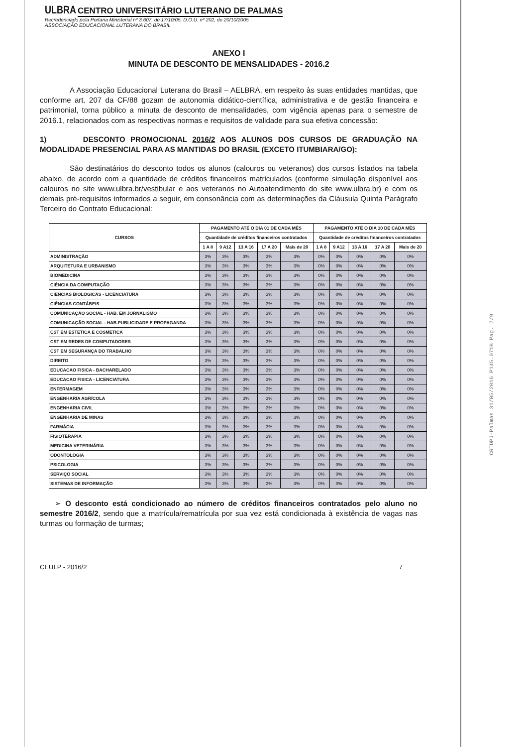ULBRA CENTRO UNIVERSITÁRIO LUTERANO DE PALMAS
Recredenciado pela Portaria Ministerial nº 3.607, de 17/10/05, D.O.U. nº 202, de 20/10/2005
ASSOCIAÇÃO EDUCACIONAL LUTERANA DO BRASIL
ANEXO I
MINUTA DE DESCONTO DE MENSALIDADES - 2016.2
A Associação Educacional Luterana do Brasil – AELBRA, em respeito às suas entidades mantidas, que conforme art. 207 da CF/88 gozam de autonomia didático-científica, administrativa e de gestão financeira e patrimonial, torna público a minuta de desconto de mensalidades, com vigência apenas para o semestre de 2016.1, relacionados com as respectivas normas e requisitos de validade para sua efetiva concessão:
1) DESCONTO PROMOCIONAL 2016/2 AOS ALUNOS DOS CURSOS DE GRADUAÇÃO NA MODALIDADE PRESENCIAL PARA AS MANTIDAS DO BRASIL (EXCETO ITUMBIARA/GO):
São destinatários do desconto todos os alunos (calouros ou veteranos) dos cursos listados na tabela abaixo, de acordo com a quantidade de créditos financeiros matriculados (conforme simulação disponível aos calouros no site www.ulbra.br/vestibular e aos veteranos no Autoatendimento do site www.ulbra.br) e com os demais pré-requisitos informados a seguir, em consonância com as determinações da Cláusula Quinta Parágrafo Terceiro do Contrato Educacional:
| CURSOS | PAGAMENTO ATÉ O DIA 01 DE CADA MÊS | | | | | PAGAMENTO ATÉ O DIA 10 DE CADA MÊS | | | | |
| --- | --- | --- | --- | --- | --- | --- | --- | --- | --- | --- |
| | Quantidade de créditos financeiros contratados | | | | | Quantidade de créditos financeiros contratados | | | | |
| | 1 A 8 | 9 A12 | 13 A 16 | 17 A 20 | Mais de 20 | 1 A 8 | 9 A12 | 13 A 16 | 17 A 20 | Mais de 20 |
| ADMINISTRAÇÃO | 3% | 3% | 3% | 3% | 3% | 0% | 0% | 0% | 0% | 0% |
| ARQUITETURA E URBANISMO | 3% | 3% | 3% | 3% | 3% | 0% | 0% | 0% | 0% | 0% |
| BIOMEDICINA | 3% | 3% | 3% | 3% | 3% | 0% | 0% | 0% | 0% | 0% |
| CIÊNCIA DA COMPUTAÇÃO | 3% | 3% | 3% | 3% | 3% | 0% | 0% | 0% | 0% | 0% |
| CIENCIAS BIOLOGICAS - LICENCIATURA | 3% | 3% | 3% | 3% | 3% | 0% | 0% | 0% | 0% | 0% |
| CIÊNCIAS CONTÁBEIS | 3% | 3% | 3% | 3% | 3% | 0% | 0% | 0% | 0% | 0% |
| COMUNICAÇÃO SOCIAL - HAB. EM JORNALISMO | 3% | 3% | 3% | 3% | 3% | 0% | 0% | 0% | 0% | 0% |
| COMUNICAÇÃO SOCIAL - HAB.PUBLICIDADE E PROPAGANDA | 3% | 3% | 3% | 3% | 3% | 0% | 0% | 0% | 0% | 0% |
| CST EM ESTETICA E COSMETICA | 3% | 3% | 3% | 3% | 3% | 0% | 0% | 0% | 0% | 0% |
| CST EM REDES DE COMPUTADORES | 3% | 3% | 3% | 3% | 3% | 0% | 0% | 0% | 0% | 0% |
| CST EM SEGURANÇA DO TRABALHO | 3% | 3% | 3% | 3% | 3% | 0% | 0% | 0% | 0% | 0% |
| DIREITO | 3% | 3% | 3% | 3% | 3% | 0% | 0% | 0% | 0% | 0% |
| EDUCACAO FISICA - BACHARELADO | 3% | 3% | 3% | 3% | 3% | 0% | 0% | 0% | 0% | 0% |
| EDUCACAO FISICA - LICENCIATURA | 3% | 3% | 3% | 3% | 3% | 0% | 0% | 0% | 0% | 0% |
| ENFERMAGEM | 3% | 3% | 3% | 3% | 3% | 0% | 0% | 0% | 0% | 0% |
| ENGENHARIA AGRÍCOLA | 3% | 3% | 3% | 3% | 3% | 0% | 0% | 0% | 0% | 0% |
| ENGENHARIA CIVIL | 3% | 3% | 3% | 3% | 3% | 0% | 0% | 0% | 0% | 0% |
| ENGENHARIA DE MINAS | 3% | 3% | 3% | 3% | 3% | 0% | 0% | 0% | 0% | 0% |
| FARMÁCIA | 3% | 3% | 3% | 3% | 3% | 0% | 0% | 0% | 0% | 0% |
| FISIOTERAPIA | 3% | 3% | 3% | 3% | 3% | 0% | 0% | 0% | 0% | 0% |
| MEDICINA VETERINÁRIA | 3% | 3% | 3% | 3% | 3% | 0% | 0% | 0% | 0% | 0% |
| ODONTOLOGIA | 3% | 3% | 3% | 3% | 3% | 0% | 0% | 0% | 0% | 0% |
| PSICOLOGIA | 3% | 3% | 3% | 3% | 3% | 0% | 0% | 0% | 0% | 0% |
| SERVIÇO SOCIAL | 3% | 3% | 3% | 3% | 3% | 0% | 0% | 0% | 0% | 0% |
| SISTEMAS DE INFORMAÇÃO | 3% | 3% | 3% | 3% | 3% | 0% | 0% | 0% | 0% | 0% |
➢ O desconto está condicionado ao número de créditos financeiros contratados pelo aluno no semestre 2016/2, sendo que a matrícula/rematrícula por sua vez está condicionada à existência de vagas nas turmas ou formação de turmas;
CEULP - 2016/2 7
CRTDPJ-Palmas 31/05/2016 P145.071B Pag. 7/9